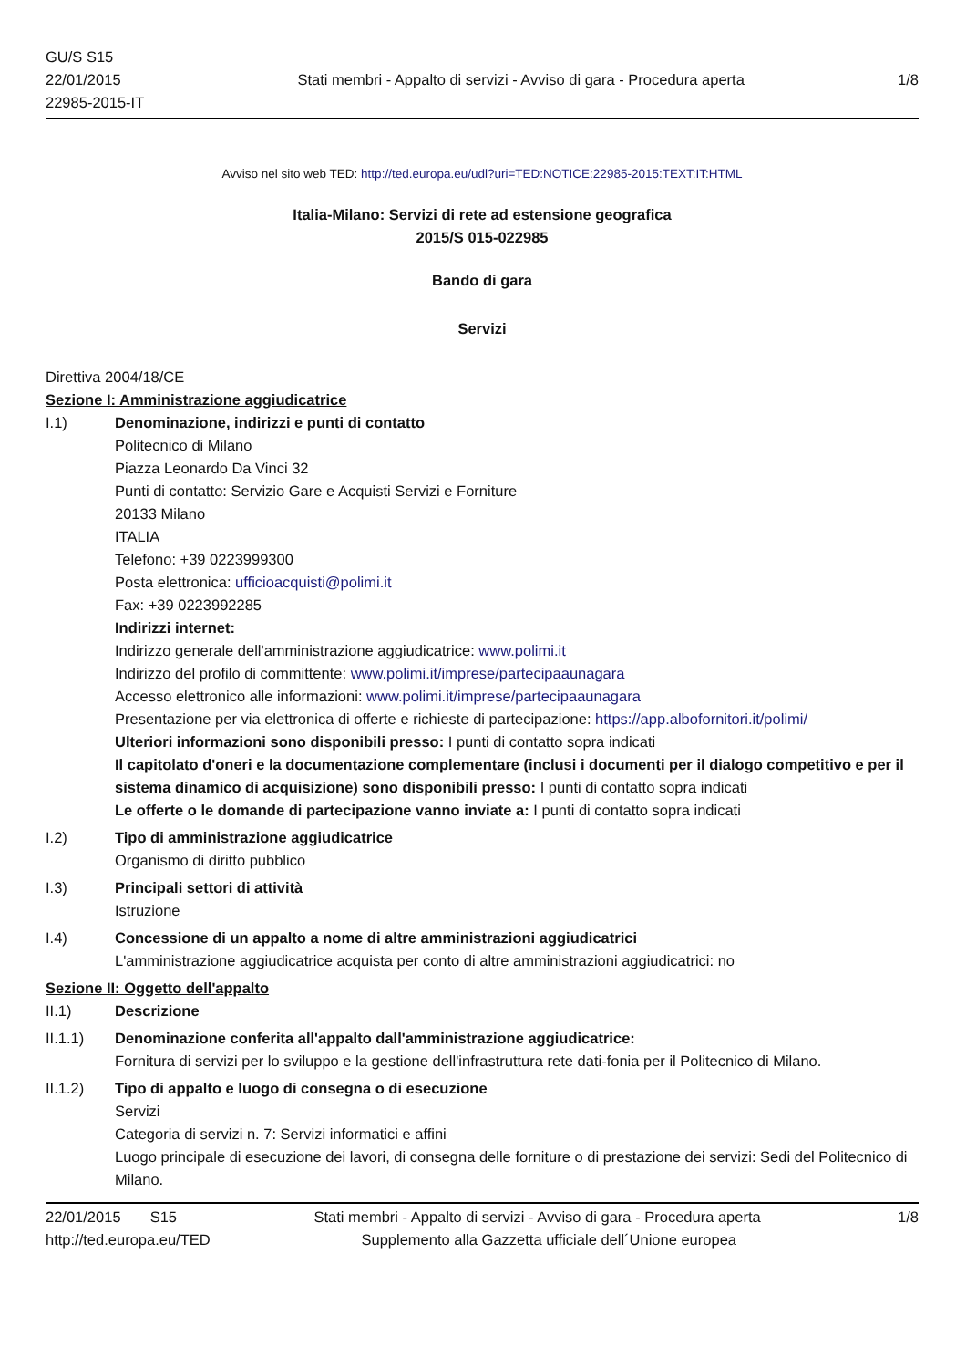GU/S S15
22/01/2015
22985-2015-IT
Stati membri - Appalto di servizi - Avviso di gara - Procedura aperta
1/8
Avviso nel sito web TED: http://ted.europa.eu/udl?uri=TED:NOTICE:22985-2015:TEXT:IT:HTML
Italia-Milano: Servizi di rete ad estensione geografica
2015/S 015-022985
Bando di gara
Servizi
Direttiva 2004/18/CE
Sezione I: Amministrazione aggiudicatrice
I.1) Denominazione, indirizzi e punti di contatto
Politecnico di Milano
Piazza Leonardo Da Vinci 32
Punti di contatto: Servizio Gare e Acquisti Servizi e Forniture
20133 Milano
ITALIA
Telefono: +39 0223999300
Posta elettronica: ufficioacquisti@polimi.it
Fax: +39 0223992285
Indirizzi internet:
Indirizzo generale dell'amministrazione aggiudicatrice: www.polimi.it
Indirizzo del profilo di committente: www.polimi.it/imprese/partecipaaunagara
Accesso elettronico alle informazioni: www.polimi.it/imprese/partecipaaunagara
Presentazione per via elettronica di offerte e richieste di partecipazione: https://app.albofornitori.it/polimi/
Ulteriori informazioni sono disponibili presso: I punti di contatto sopra indicati
Il capitolato d'oneri e la documentazione complementare (inclusi i documenti per il dialogo competitivo e per il sistema dinamico di acquisizione) sono disponibili presso: I punti di contatto sopra indicati
Le offerte o le domande di partecipazione vanno inviate a: I punti di contatto sopra indicati
I.2) Tipo di amministrazione aggiudicatrice
Organismo di diritto pubblico
I.3) Principali settori di attività
Istruzione
I.4) Concessione di un appalto a nome di altre amministrazioni aggiudicatrici
L'amministrazione aggiudicatrice acquista per conto di altre amministrazioni aggiudicatrici: no
Sezione II: Oggetto dell'appalto
II.1) Descrizione
II.1.1) Denominazione conferita all'appalto dall'amministrazione aggiudicatrice:
Fornitura di servizi per lo sviluppo e la gestione dell'infrastruttura rete dati-fonia per il Politecnico di Milano.
II.1.2) Tipo di appalto e luogo di consegna o di esecuzione
Servizi
Categoria di servizi n. 7: Servizi informatici e affini
Luogo principale di esecuzione dei lavori, di consegna delle forniture o di prestazione dei servizi: Sedi del Politecnico di Milano.
22/01/2015 S15 Stati membri - Appalto di servizi - Avviso di gara - Procedura aperta
1/8
http://ted.europa.eu/TED Supplemento alla Gazzetta ufficiale dell´Unione europea